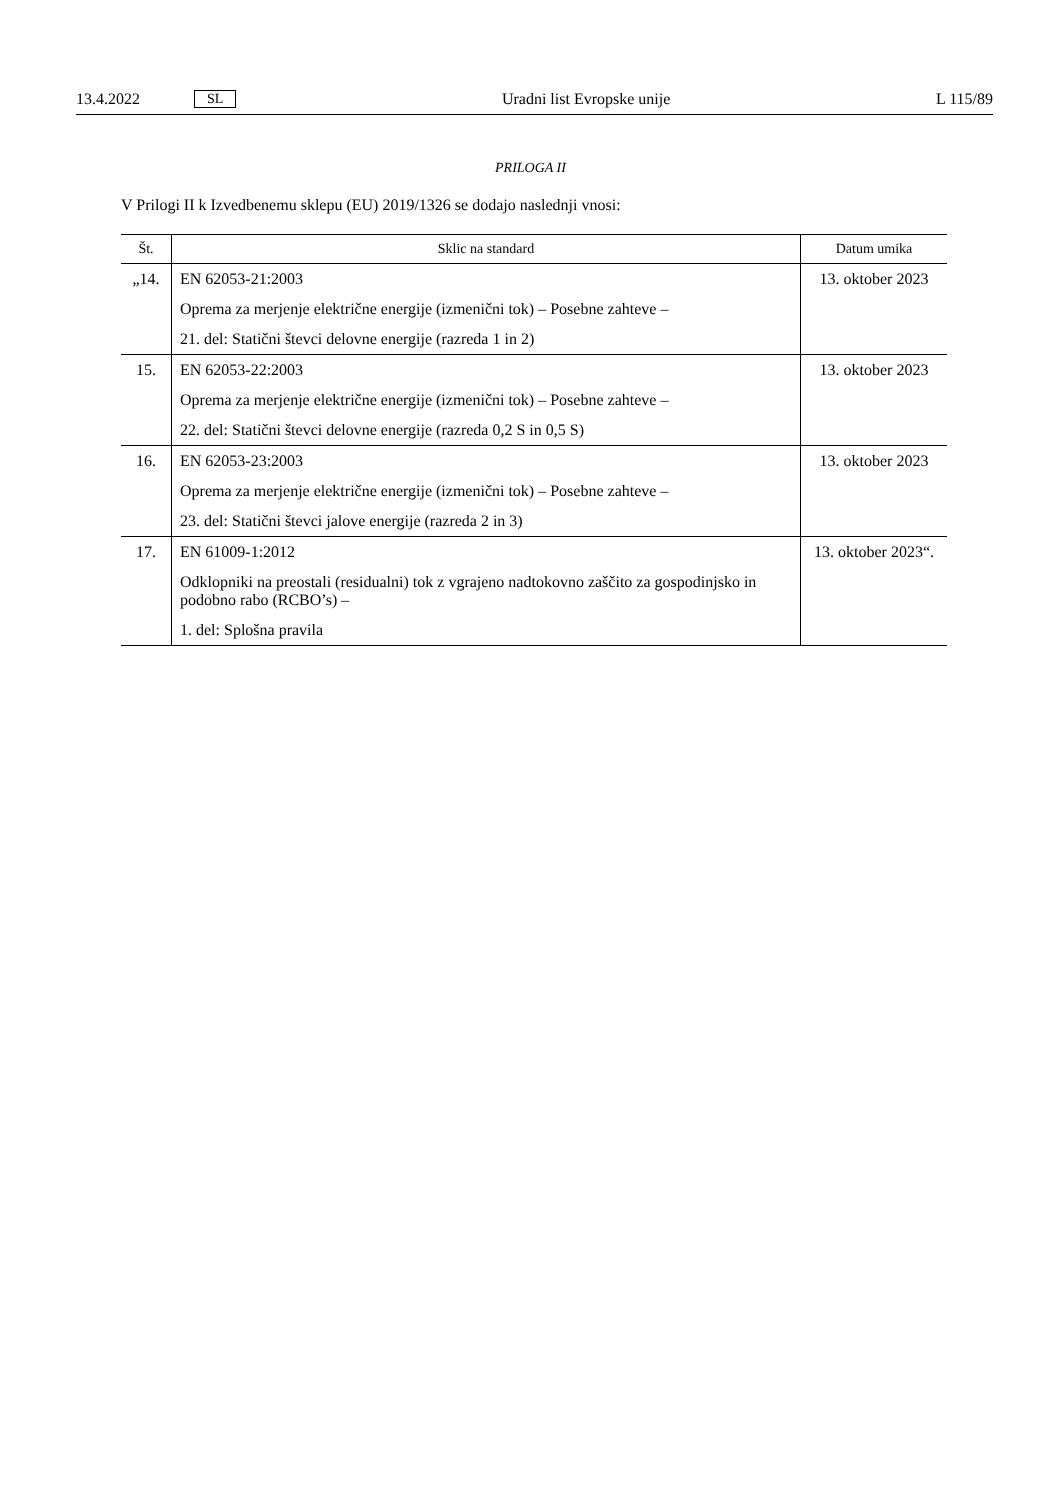13.4.2022 SL Uradni list Evropske unije L 115/89
PRILOGA II
V Prilogi II k Izvedbenemu sklepu (EU) 2019/1326 se dodajo naslednji vnosi:
| Št. | Sklic na standard | Datum umika |
| --- | --- | --- |
| „14. | EN 62053-21:2003 Oprema za merjenje električne energije (izmenični tok) – Posebne zahteve – 21. del: Statični števci delovne energije (razreda 1 in 2) | 13. oktober 2023 |
| 15. | EN 62053-22:2003 Oprema za merjenje električne energije (izmenični tok) – Posebne zahteve – 22. del: Statični števci delovne energije (razreda 0,2 S in 0,5 S) | 13. oktober 2023 |
| 16. | EN 62053-23:2003 Oprema za merjenje električne energije (izmenični tok) – Posebne zahteve – 23. del: Statični števci jalove energije (razreda 2 in 3) | 13. oktober 2023 |
| 17. | EN 61009-1:2012 Odklopniki na preostali (residualni) tok z vgrajeno nadtokovno zaščito za gospodinjsko in podobno rabo (RCBO’s) – 1. del: Splošna pravila | 13. oktober 2023“. |